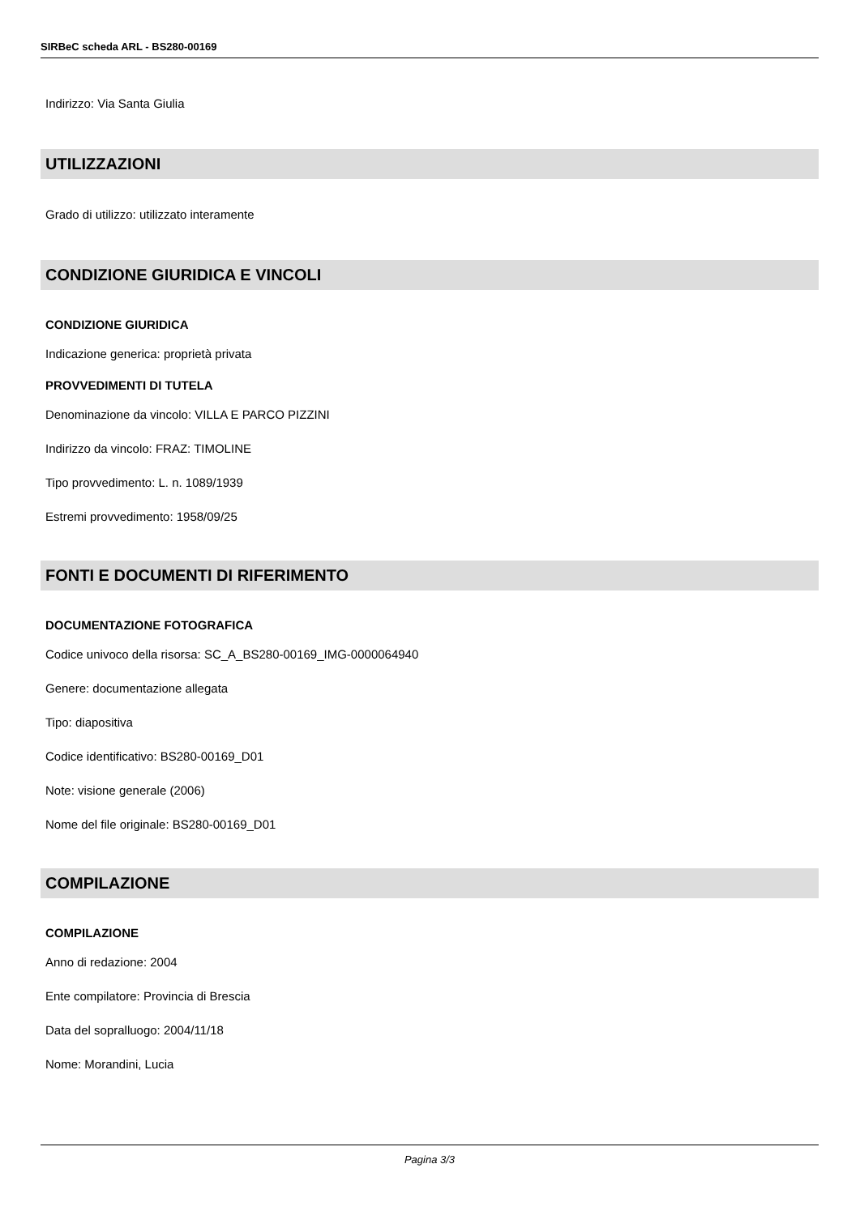SIRBeC scheda ARL - BS280-00169
Indirizzo: Via Santa Giulia
UTILIZZAZIONI
Grado di utilizzo: utilizzato interamente
CONDIZIONE GIURIDICA E VINCOLI
CONDIZIONE GIURIDICA
Indicazione generica: proprietà privata
PROVVEDIMENTI DI TUTELA
Denominazione da vincolo: VILLA E PARCO PIZZINI
Indirizzo da vincolo: FRAZ: TIMOLINE
Tipo provvedimento: L. n. 1089/1939
Estremi provvedimento: 1958/09/25
FONTI E DOCUMENTI DI RIFERIMENTO
DOCUMENTAZIONE FOTOGRAFICA
Codice univoco della risorsa: SC_A_BS280-00169_IMG-0000064940
Genere: documentazione allegata
Tipo: diapositiva
Codice identificativo: BS280-00169_D01
Note: visione generale (2006)
Nome del file originale: BS280-00169_D01
COMPILAZIONE
COMPILAZIONE
Anno di redazione: 2004
Ente compilatore: Provincia di Brescia
Data del sopralluogo: 2004/11/18
Nome: Morandini, Lucia
Pagina 3/3